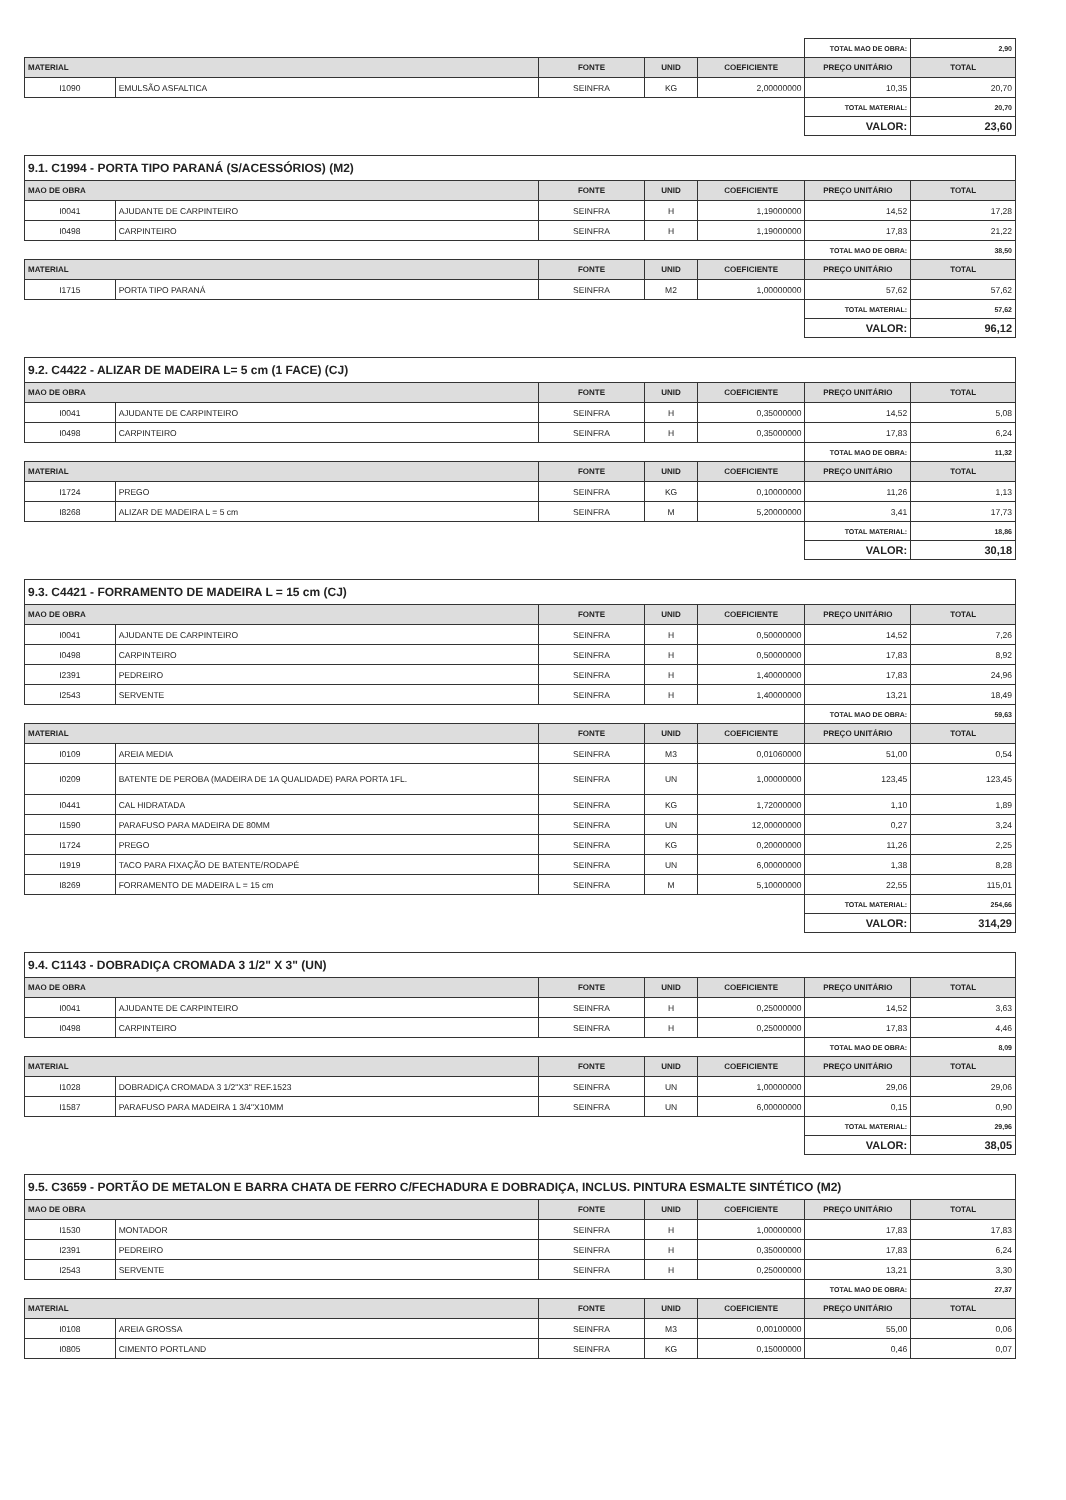| | | | | | TOTAL MAO DE OBRA: | 2,90 |
| MATERIAL | | FONTE | UNID | COEFICIENTE | PREÇO UNITÁRIO | TOTAL |
| I1090 | EMULSÃO ASFALTICA | SEINFRA | KG | 2,00000000 | 10,35 | 20,70 |
| | | | | | TOTAL MATERIAL: | 20,70 |
| | | | | | VALOR: | 23,60 |
| 9.1. C1994 - PORTA TIPO PARANÁ (S/ACESSÓRIOS) (M2) | | | | | | |
| MAO DE OBRA | | FONTE | UNID | COEFICIENTE | PREÇO UNITÁRIO | TOTAL |
| I0041 | AJUDANTE DE CARPINTEIRO | SEINFRA | H | 1,19000000 | 14,52 | 17,28 |
| I0498 | CARPINTEIRO | SEINFRA | H | 1,19000000 | 17,83 | 21,22 |
| | | | | | TOTAL MAO DE OBRA: | 38,50 |
| MATERIAL | | FONTE | UNID | COEFICIENTE | PREÇO UNITÁRIO | TOTAL |
| I1715 | PORTA TIPO PARANÁ | SEINFRA | M2 | 1,00000000 | 57,62 | 57,62 |
| | | | | | TOTAL MATERIAL: | 57,62 |
| | | | | | VALOR: | 96,12 |
| 9.2. C4422 - ALIZAR DE MADEIRA L= 5 cm (1 FACE) (CJ) | | | | | | |
| MAO DE OBRA | | FONTE | UNID | COEFICIENTE | PREÇO UNITÁRIO | TOTAL |
| I0041 | AJUDANTE DE CARPINTEIRO | SEINFRA | H | 0,35000000 | 14,52 | 5,08 |
| I0498 | CARPINTEIRO | SEINFRA | H | 0,35000000 | 17,83 | 6,24 |
| | | | | | TOTAL MAO DE OBRA: | 11,32 |
| MATERIAL | | FONTE | UNID | COEFICIENTE | PREÇO UNITÁRIO | TOTAL |
| I1724 | PREGO | SEINFRA | KG | 0,10000000 | 11,26 | 1,13 |
| I8268 | ALIZAR DE MADEIRA L = 5 cm | SEINFRA | M | 5,20000000 | 3,41 | 17,73 |
| | | | | | TOTAL MATERIAL: | 18,86 |
| | | | | | VALOR: | 30,18 |
| 9.3. C4421 - FORRAMENTO DE MADEIRA L = 15 cm (CJ) | | | | | | |
| MAO DE OBRA | | FONTE | UNID | COEFICIENTE | PREÇO UNITÁRIO | TOTAL |
| I0041 | AJUDANTE DE CARPINTEIRO | SEINFRA | H | 0,50000000 | 14,52 | 7,26 |
| I0498 | CARPINTEIRO | SEINFRA | H | 0,50000000 | 17,83 | 8,92 |
| I2391 | PEDREIRO | SEINFRA | H | 1,40000000 | 17,83 | 24,96 |
| I2543 | SERVENTE | SEINFRA | H | 1,40000000 | 13,21 | 18,49 |
| | | | | | TOTAL MAO DE OBRA: | 59,63 |
| MATERIAL | | FONTE | UNID | COEFICIENTE | PREÇO UNITÁRIO | TOTAL |
| I0109 | AREIA MEDIA | SEINFRA | M3 | 0,01060000 | 51,00 | 0,54 |
| I0209 | BATENTE DE PEROBA (MADEIRA DE 1A QUALIDADE) PARA PORTA 1FL. | SEINFRA | UN | 1,00000000 | 123,45 | 123,45 |
| I0441 | CAL HIDRATADA | SEINFRA | KG | 1,72000000 | 1,10 | 1,89 |
| I1590 | PARAFUSO PARA MADEIRA DE 80MM | SEINFRA | UN | 12,00000000 | 0,27 | 3,24 |
| I1724 | PREGO | SEINFRA | KG | 0,20000000 | 11,26 | 2,25 |
| I1919 | TACO PARA FIXAÇÃO DE BATENTE/RODAPÉ | SEINFRA | UN | 6,00000000 | 1,38 | 8,28 |
| I8269 | FORRAMENTO DE MADEIRA L = 15 cm | SEINFRA | M | 5,10000000 | 22,55 | 115,01 |
| | | | | | TOTAL MATERIAL: | 254,66 |
| | | | | | VALOR: | 314,29 |
| 9.4. C1143 - DOBRADIÇA CROMADA 3 1/2" X 3" (UN) | | | | | | |
| MAO DE OBRA | | FONTE | UNID | COEFICIENTE | PREÇO UNITÁRIO | TOTAL |
| I0041 | AJUDANTE DE CARPINTEIRO | SEINFRA | H | 0,25000000 | 14,52 | 3,63 |
| I0498 | CARPINTEIRO | SEINFRA | H | 0,25000000 | 17,83 | 4,46 |
| | | | | | TOTAL MAO DE OBRA: | 8,09 |
| MATERIAL | | FONTE | UNID | COEFICIENTE | PREÇO UNITÁRIO | TOTAL |
| I1028 | DOBRADIÇA CROMADA 3 1/2"X3" REF.1523 | SEINFRA | UN | 1,00000000 | 29,06 | 29,06 |
| I1587 | PARAFUSO PARA MADEIRA 1 3/4"X10MM | SEINFRA | UN | 6,00000000 | 0,15 | 0,90 |
| | | | | | TOTAL MATERIAL: | 29,96 |
| | | | | | VALOR: | 38,05 |
| 9.5. C3659 - PORTÃO DE METALON E BARRA CHATA DE FERRO C/FECHADURA E DOBRADIÇA, INCLUS. PINTURA ESMALTE SINTÉTICO (M2) | | | | | | |
| MAO DE OBRA | | FONTE | UNID | COEFICIENTE | PREÇO UNITÁRIO | TOTAL |
| I1530 | MONTADOR | SEINFRA | H | 1,00000000 | 17,83 | 17,83 |
| I2391 | PEDREIRO | SEINFRA | H | 0,35000000 | 17,83 | 6,24 |
| I2543 | SERVENTE | SEINFRA | H | 0,25000000 | 13,21 | 3,30 |
| | | | | | TOTAL MAO DE OBRA: | 27,37 |
| MATERIAL | | FONTE | UNID | COEFICIENTE | PREÇO UNITÁRIO | TOTAL |
| I0108 | AREIA GROSSA | SEINFRA | M3 | 0,00100000 | 55,00 | 0,06 |
| I0805 | CIMENTO PORTLAND | SEINFRA | KG | 0,15000000 | 0,46 | 0,07 |